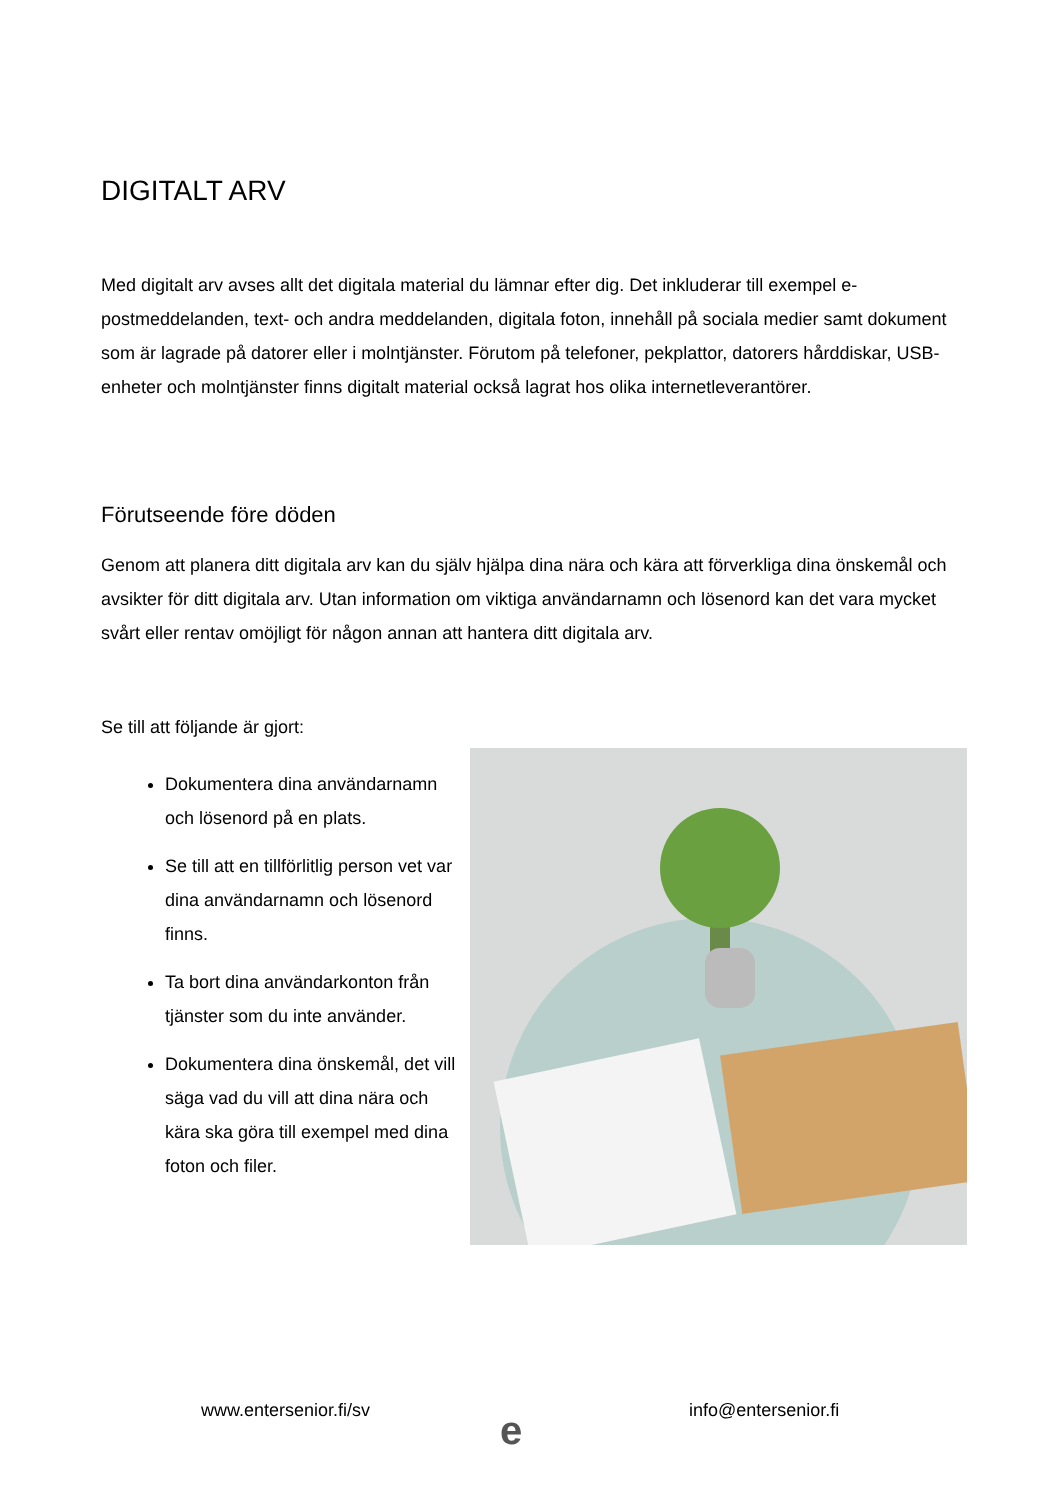DIGITALT ARV
Med digitalt arv avses allt det digitala material du lämnar efter dig. Det inkluderar till exempel e-postmeddelanden, text- och andra meddelanden, digitala foton, innehåll på sociala medier samt dokument som är lagrade på datorer eller i molntjänster. Förutom på telefoner, pekplattor, datorers hårddiskar, USB-enheter och molntjänster finns digitalt material också lagrat hos olika internetleverantörer.
Förutseende före döden
Genom att planera ditt digitala arv kan du själv hjälpa dina nära och kära att förverkliga dina önskemål och avsikter för ditt digitala arv. Utan information om viktiga användarnamn och lösenord kan det vara mycket svårt eller rentav omöjligt för någon annan att hantera ditt digitala arv.
Se till att följande är gjort:
Dokumentera dina användarnamn och lösenord på en plats.
Se till att en tillförlitlig person vet var dina användarnamn och lösenord finns.
Ta bort dina användarkonton från tjänster som du inte använder.
Dokumentera dina önskemål, det vill säga vad du vill att dina nära och kära ska göra till exempel med dina foton och filer.
www.entersenior.fi/sv e info@entersenior.fi